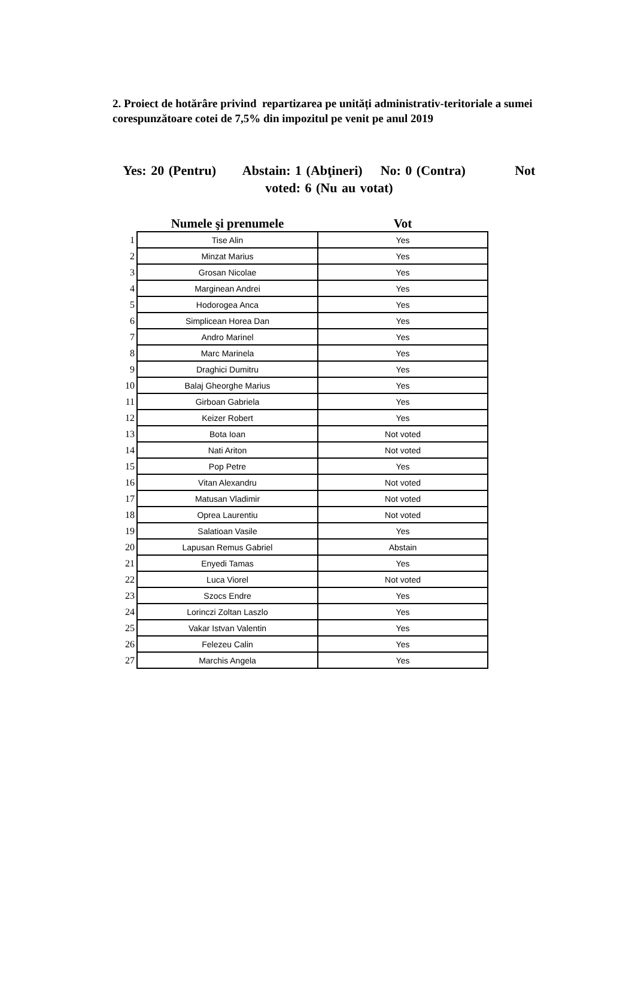2. Proiect de hotărâre privind repartizarea pe unități administrativ-teritoriale a sumei corespunzătoare cotei de 7,5% din impozitul pe venit pe anul 2019
Yes: 20 (Pentru) Abstain: 1 (Abţineri) No: 0 (Contra) Not voted: 6 (Nu au votat)
| | Numele şi prenumele | Vot |
| --- | --- | --- |
| 1 | Tise Alin | Yes |
| 2 | Minzat Marius | Yes |
| 3 | Grosan Nicolae | Yes |
| 4 | Marginean Andrei | Yes |
| 5 | Hodorogea Anca | Yes |
| 6 | Simplicean Horea Dan | Yes |
| 7 | Andro Marinel | Yes |
| 8 | Marc Marinela | Yes |
| 9 | Draghici Dumitru | Yes |
| 10 | Balaj Gheorghe Marius | Yes |
| 11 | Girboan Gabriela | Yes |
| 12 | Keizer Robert | Yes |
| 13 | Bota Ioan | Not voted |
| 14 | Nati Ariton | Not voted |
| 15 | Pop Petre | Yes |
| 16 | Vitan Alexandru | Not voted |
| 17 | Matusan Vladimir | Not voted |
| 18 | Oprea Laurentiu | Not voted |
| 19 | Salatioan Vasile | Yes |
| 20 | Lapusan Remus Gabriel | Abstain |
| 21 | Enyedi Tamas | Yes |
| 22 | Luca Viorel | Not voted |
| 23 | Szocs Endre | Yes |
| 24 | Lorinczi Zoltan Laszlo | Yes |
| 25 | Vakar Istvan Valentin | Yes |
| 26 | Felezeu Calin | Yes |
| 27 | Marchis Angela | Yes |